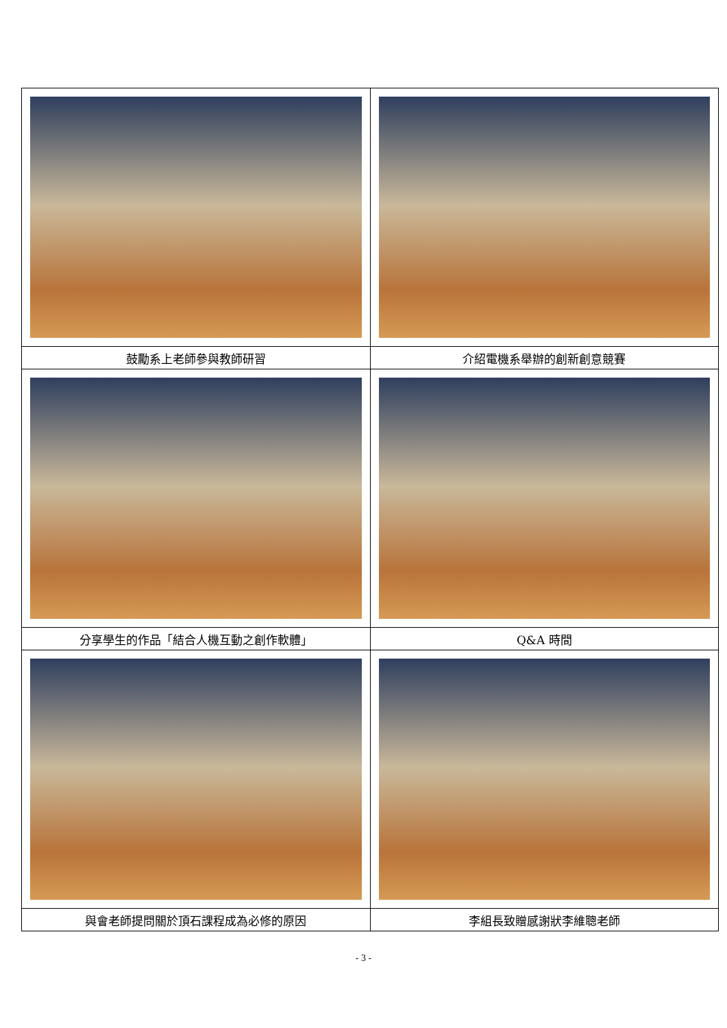| 鼓勵系上老師參與教師研習 | 介紹電機系舉辦的創新創意競賽 |
| 分享學生的作品「結合人機互動之創作軟體」 | Q&A 時間 |
| 與會老師提問關於頂石課程成為必修的原因 | 李組長致贈感謝狀李維聰老師 |
- 3 -